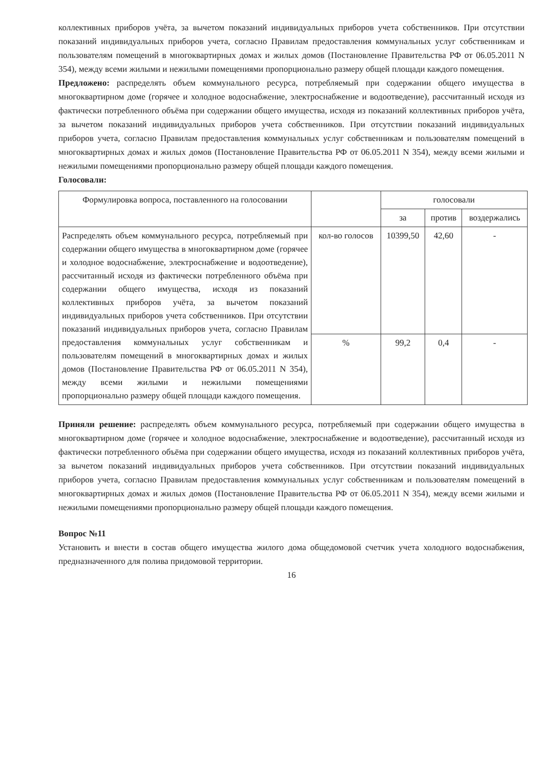коллективных приборов учёта, за вычетом показаний индивидуальных приборов учета собственников. При отсутствии показаний индивидуальных приборов учета, согласно Правилам предоставления коммунальных услуг собственникам и пользователям помещений в многоквартирных домах и жилых домов (Постановление Правительства РФ от 06.05.2011 N 354), между всеми жилыми и нежилыми помещениями пропорционально размеру общей площади каждого помещения.
Предложено: распределять объем коммунального ресурса, потребляемый при содержании общего имущества в многоквартирном доме (горячее и холодное водоснабжение, электроснабжение и водоотведение), рассчитанный исходя из фактически потребленного объёма при содержании общего имущества, исходя из показаний коллективных приборов учёта, за вычетом показаний индивидуальных приборов учета собственников. При отсутствии показаний индивидуальных приборов учета, согласно Правилам предоставления коммунальных услуг собственникам и пользователям помещений в многоквартирных домах и жилых домов (Постановление Правительства РФ от 06.05.2011 N 354), между всеми жилыми и нежилыми помещениями пропорционально размеру общей площади каждого помещения.
Голосовали:
| Формулировка вопроса, поставленного на голосовании | | голосовали | | |
| --- | --- | --- | --- | --- |
| | | за | против | воздержались |
| Распределять объем коммунального ресурса, потребляемый при содержании общего имущества в многоквартирном доме (горячее и холодное водоснабжение, электроснабжение и водоотведение), рассчитанный исходя из фактически потребленного объёма при содержании общего имущества, исходя из показаний коллективных приборов учёта, за вычетом показаний индивидуальных приборов учета собственников. При отсутствии показаний индивидуальных приборов учета, согласно Правилам предоставления коммунальных услуг собственникам и пользователям помещений в многоквартирных домах и жилых домов (Постановление Правительства РФ от 06.05.2011 N 354), между всеми жилыми и нежилыми помещениями пропорционально размеру общей площади каждого помещения. | кол-во голосов | 10399,50 | 42,60 | - |
| | % | 99,2 | 0,4 | - |
Приняли решение: распределять объем коммунального ресурса, потребляемый при содержании общего имущества в многоквартирном доме (горячее и холодное водоснабжение, электроснабжение и водоотведение), рассчитанный исходя из фактически потребленного объёма при содержании общего имущества, исходя из показаний коллективных приборов учёта, за вычетом показаний индивидуальных приборов учета собственников. При отсутствии показаний индивидуальных приборов учета, согласно Правилам предоставления коммунальных услуг собственникам и пользователям помещений в многоквартирных домах и жилых домов (Постановление Правительства РФ от 06.05.2011 N 354), между всеми жилыми и нежилыми помещениями пропорционально размеру общей площади каждого помещения.
Вопрос №11
Установить и внести в состав общего имущества жилого дома общедомовой счетчик учета холодного водоснабжения, предназначенного для полива придомовой территории.
16